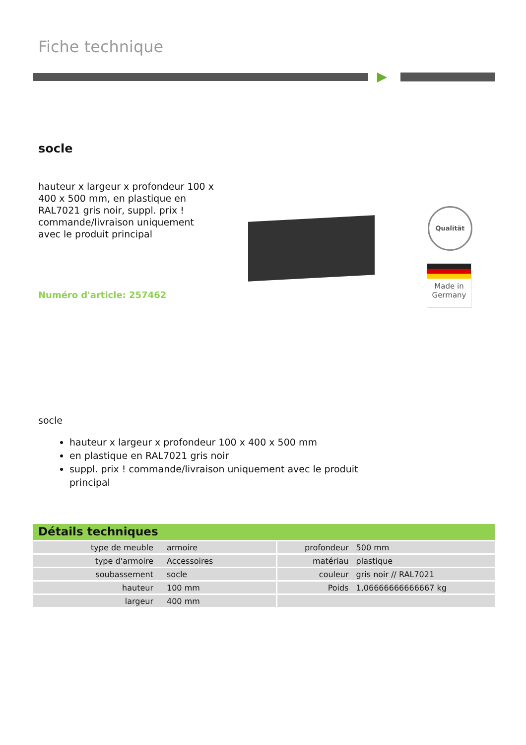Fiche technique
socle
hauteur x largeur x profondeur 100 x 400 x 500 mm, en plastique en RAL7021 gris noir, suppl. prix ! commande/livraison uniquement avec le produit principal
Numéro d'article: 257462
Qualität
Made in
Germany
socle
hauteur x largeur x profondeur 100 x 400 x 500 mm
en plastique en RAL7021 gris noir
suppl. prix ! commande/livraison uniquement avec le produit principal
Détails techniques
| type de meuble | armoire | profondeur | 500 mm |
| type d'armoire | Accessoires | matériau | plastique |
| soubassement | socle | couleur | gris noir // RAL7021 |
| hauteur | 100 mm | Poids | 1,06666666666667 kg |
| largeur | 400 mm | | |